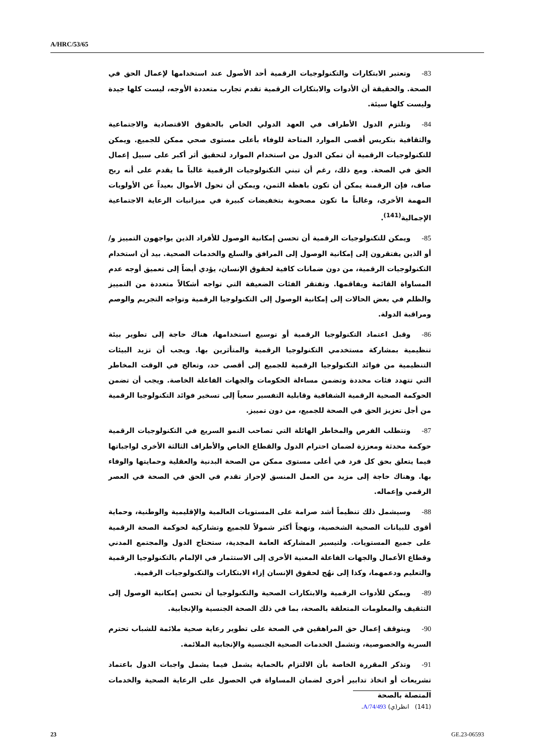A/HRC/53/65
83-وتعتبر الابتكارات والتكنولوجيات الرقمية أحد الأصول عند استخدامها لإعمال الحق في الصحة. والحقيقة أن الأدوات والابتكارات الرقمية تقدم تجارب متعددة الأوجه، ليست كلها جيدة وليست كلها سيئة.
84-وتلتزم الدول الأطراف في العهد الدولي الخاص بالحقوق الاقتصادية والاجتماعية والثقافية بتكريس أقصى الموارد المتاحة للوفاء بأعلى مستوى صحي ممكن للجميع. ويمكن للتكنولوجيات الرقمية أن تمكن الدول من استخدام الموارد لتحقيق أثر أكبر على سبيل إعمال الحق في الصحة. ومع ذلك، رغم أن تبني التكنولوجيات الرقمية غالباً ما يقدم على أنه ربح صاف، فإن الرقمنة يمكن أن تكون باهظة الثمن، ويمكن أن تحول الأموال بعيداً عن الأولويات المهمة الأخرى، وغالباً ما تكون مصحوبة بتخفيضات كبيرة في ميزانيات الرعاية الاجتماعية الإجمالية<sup>(141)</sup>.
85-ويمكن للتكنولوجيات الرقمية أن تحسن إمكانية الوصول للأفراد الذين يواجهون التمييز و/أو الذين يفتقرون إلى إمكانية الوصول إلى المرافق والسلع والخدمات الصحية. بيد أن استخدام التكنولوجيات الرقمية، من دون ضمانات كافية لحقوق الإنسان، يؤدي أيضاً إلى تعميق أوجه عدم المساواة القائمة ويفاقمها. وتفتقر الفئات الضعيفة التي تواجه أشكالاً متعددة من التمييز والظلم في بعض الحالات إلى إمكانية الوصول إلى التكنولوجيا الرقمية وتواجه التجريم والوصم ومراقبة الدولة.
86-وقبل اعتماد التكنولوجيا الرقمية أو توسيع استخدامها، هناك حاجة إلى تطوير بيئة تنظيمية بمشاركة مستخدمي التكنولوجيا الرقمية والمتأثرين بها. ويجب أن تزيد البيئات التنظيمية من فوائد التكنولوجيا الرقمية للجميع إلى أقصى حد، وتعالج في الوقت المخاطر التي تتهدد فئات محددة وتضمن مساءلة الحكومات والجهات الفاعلة الخاصة. ويجب أن تضمن الحوكمة الصحية الرقمية الشفافية وقابلية التفسير سعياً إلى تسخير فوائد التكنولوجيا الرقمية من أجل تعزيز الحق في الصحة للجميع، من دون تمييز.
87-وتتطلب الفرص والمخاطر الهائلة التي تصاحب النمو السريع في التكنولوجيات الرقمية حوكمة محدثة ومعززة لضمان احترام الدول والقطاع الخاص والأطراف الثالثة الأخرى لواجباتها فيما يتعلق بحق كل فرد في أعلى مستوى ممكن من الصحة البدنية والعقلية وحمايتها والوفاء بها. وهناك حاجة إلى مزيد من العمل المنسق لإحراز تقدم في الحق في الصحة في العصر الرقمي وإعماله.
88-وسيشمل ذلك تنظيماً أشد صرامة على المستويات العالمية والإقليمية والوطنية، وحماية أقوى للبيانات الصحية الشخصية، ونهجاً أكثر شمولاً للجميع وتشاركية لحوكمة الصحة الرقمية على جميع المستويات. ولتيسير المشاركة العامة المجدية، ستحتاج الدول والمجتمع المدني وقطاع الأعمال والجهات الفاعلة المعنية الأخرى إلى الاستثمار في الإلمام بالتكنولوجيا الرقمية والتعليم ودعمهما، وكذا إلى نهُج لحقوق الإنسان إزاء الابتكارات والتكنولوجيات الرقمية.
89-ويمكن للأدوات الرقمية والابتكارات الصحية والتكنولوجيا أن تحسن إمكانية الوصول إلى التثقيف والمعلومات المتعلقة بالصحة، بما في ذلك الصحة الجنسية والإنجابية.
90-ويتوقف إعمال حق المراهقين في الصحة على تطوير رعاية صحية ملائمة للشباب تحترم السرية والخصوصية، وتشمل الخدمات الصحية الجنسية والإنجابية الملائمة.
91-وتذكر المقررة الخاصة بأن الالتزام بالحماية يشمل فيما يشمل واجبات الدول باعتماد تشريعات أو اتخاذ تدابير أخرى لضمان المساواة في الحصول على الرعاية الصحية والخدمات المتصلة بالصحة
(141) انظر(ي) A/74/493.
23 GE.23-06593